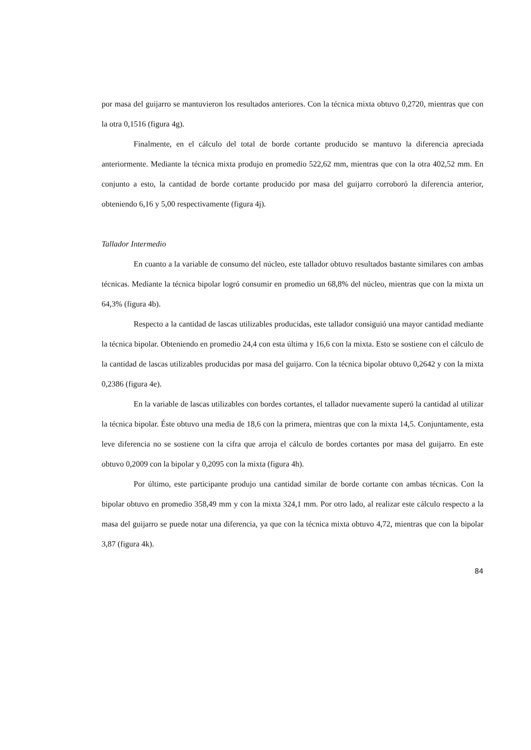por masa del guijarro se mantuvieron los resultados anteriores. Con la técnica mixta obtuvo 0,2720, mientras que con la otra 0,1516 (figura 4g).
Finalmente, en el cálculo del total de borde cortante producido se mantuvo la diferencia apreciada anteriormente. Mediante la técnica mixta produjo en promedio 522,62 mm, mientras que con la otra 402,52 mm. En conjunto a esto, la cantidad de borde cortante producido por masa del guijarro corroboró la diferencia anterior, obteniendo 6,16 y 5,00 respectivamente (figura 4j).
Tallador Intermedio
En cuanto a la variable de consumo del núcleo, este tallador obtuvo resultados bastante similares con ambas técnicas. Mediante la técnica bipolar logró consumir en promedio un 68,8% del núcleo, mientras que con la mixta un 64,3% (figura 4b).
Respecto a la cantidad de lascas utilizables producidas, este tallador consiguió una mayor cantidad mediante la técnica bipolar. Obteniendo en promedio 24,4 con esta última y 16,6 con la mixta. Esto se sostiene con el cálculo de la cantidad de lascas utilizables producidas por masa del guijarro. Con la técnica bipolar obtuvo 0,2642 y con la mixta 0,2386 (figura 4e).
En la variable de lascas utilizables con bordes cortantes, el tallador nuevamente superó la cantidad al utilizar la técnica bipolar. Éste obtuvo una media de 18,6 con la primera, mientras que con la mixta 14,5. Conjuntamente, esta leve diferencia no se sostiene con la cifra que arroja el cálculo de bordes cortantes por masa del guijarro. En este obtuvo 0,2009 con la bipolar y 0,2095 con la mixta (figura 4h).
Por último, este participante produjo una cantidad similar de borde cortante con ambas técnicas. Con la bipolar obtuvo en promedio 358,49 mm y con la mixta 324,1 mm. Por otro lado, al realizar este cálculo respecto a la masa del guijarro se puede notar una diferencia, ya que con la técnica mixta obtuvo 4,72, mientras que con la bipolar 3,87 (figura 4k).
84